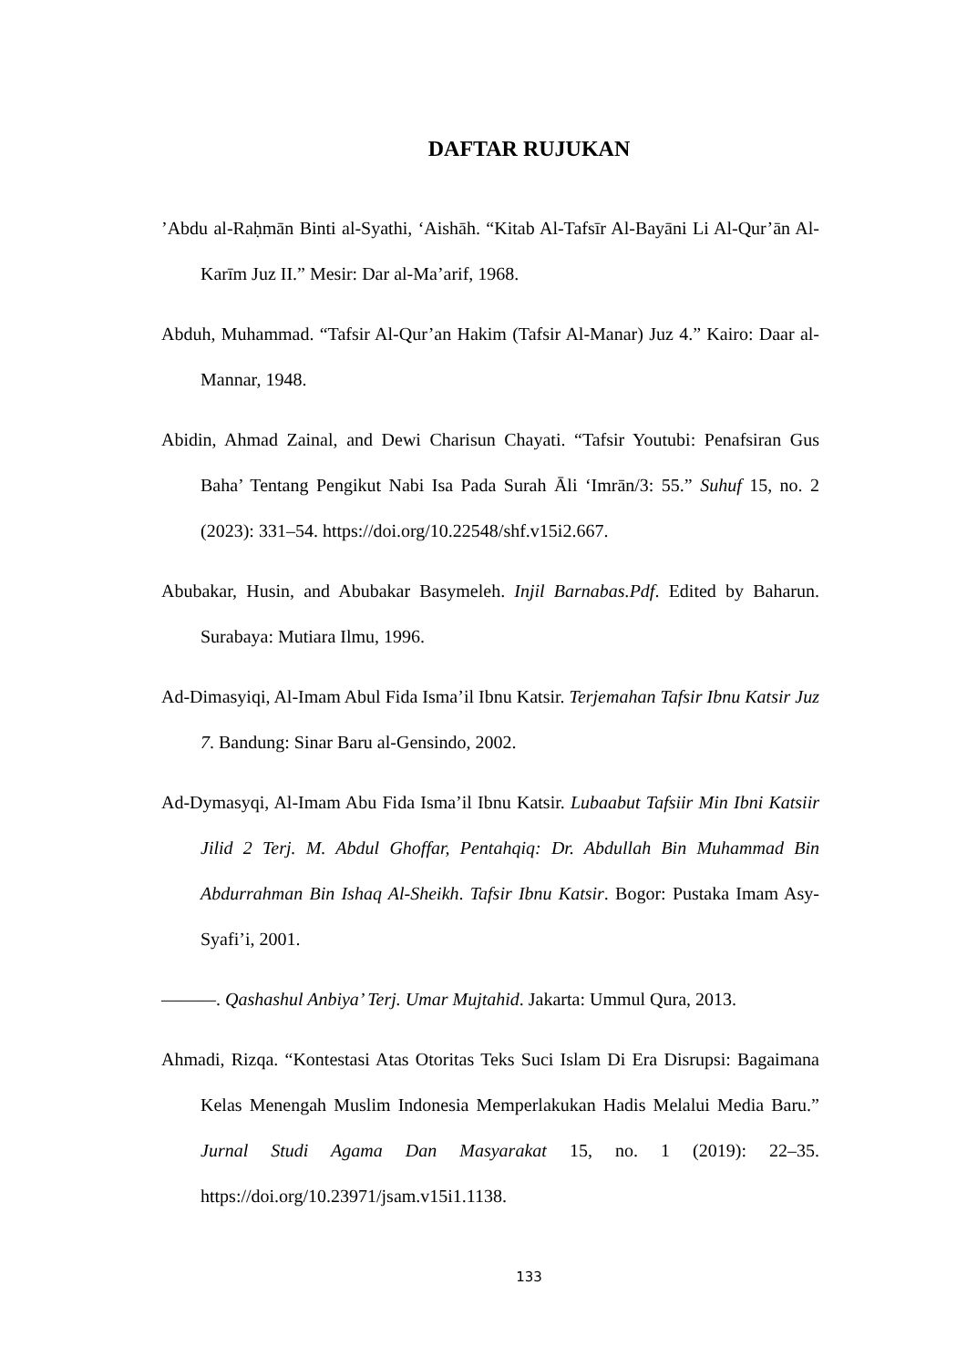DAFTAR RUJUKAN
’Abdu al-Raḥmān Binti al-Syathi, ‘Aishāh. “Kitab Al-Tafsīr Al-Bayāni Li Al-Qur’ān Al-Karīm Juz II.” Mesir: Dar al-Ma’arif, 1968.
Abduh, Muhammad. “Tafsir Al-Qur’an Hakim (Tafsir Al-Manar) Juz 4.” Kairo: Daar al-Mannar, 1948.
Abidin, Ahmad Zainal, and Dewi Charisun Chayati. “Tafsir Youtubi: Penafsiran Gus Baha’ Tentang Pengikut Nabi Isa Pada Surah Āli ‘Imrān/3: 55.” Suhuf 15, no. 2 (2023): 331–54. https://doi.org/10.22548/shf.v15i2.667.
Abubakar, Husin, and Abubakar Basymeleh. Injil Barnabas.Pdf. Edited by Baharun. Surabaya: Mutiara Ilmu, 1996.
Ad-Dimasyiqi, Al-Imam Abul Fida Isma’il Ibnu Katsir. Terjemahan Tafsir Ibnu Katsir Juz 7. Bandung: Sinar Baru al-Gensindo, 2002.
Ad-Dymasyqi, Al-Imam Abu Fida Isma’il Ibnu Katsir. Lubaabut Tafsiir Min Ibni Katsiir Jilid 2 Terj. M. Abdul Ghoffar, Pentahqiq: Dr. Abdullah Bin Muhammad Bin Abdurrahman Bin Ishaq Al-Sheikh. Tafsir Ibnu Katsir. Bogor: Pustaka Imam Asy-Syafi’i, 2001.
———. Qashashul Anbiya’ Terj. Umar Mujtahid. Jakarta: Ummul Qura, 2013.
Ahmadi, Rizqa. “Kontestasi Atas Otoritas Teks Suci Islam Di Era Disrupsi: Bagaimana Kelas Menengah Muslim Indonesia Memperlakukan Hadis Melalui Media Baru.” Jurnal Studi Agama Dan Masyarakat 15, no. 1 (2019): 22–35. https://doi.org/10.23971/jsam.v15i1.1138.
133